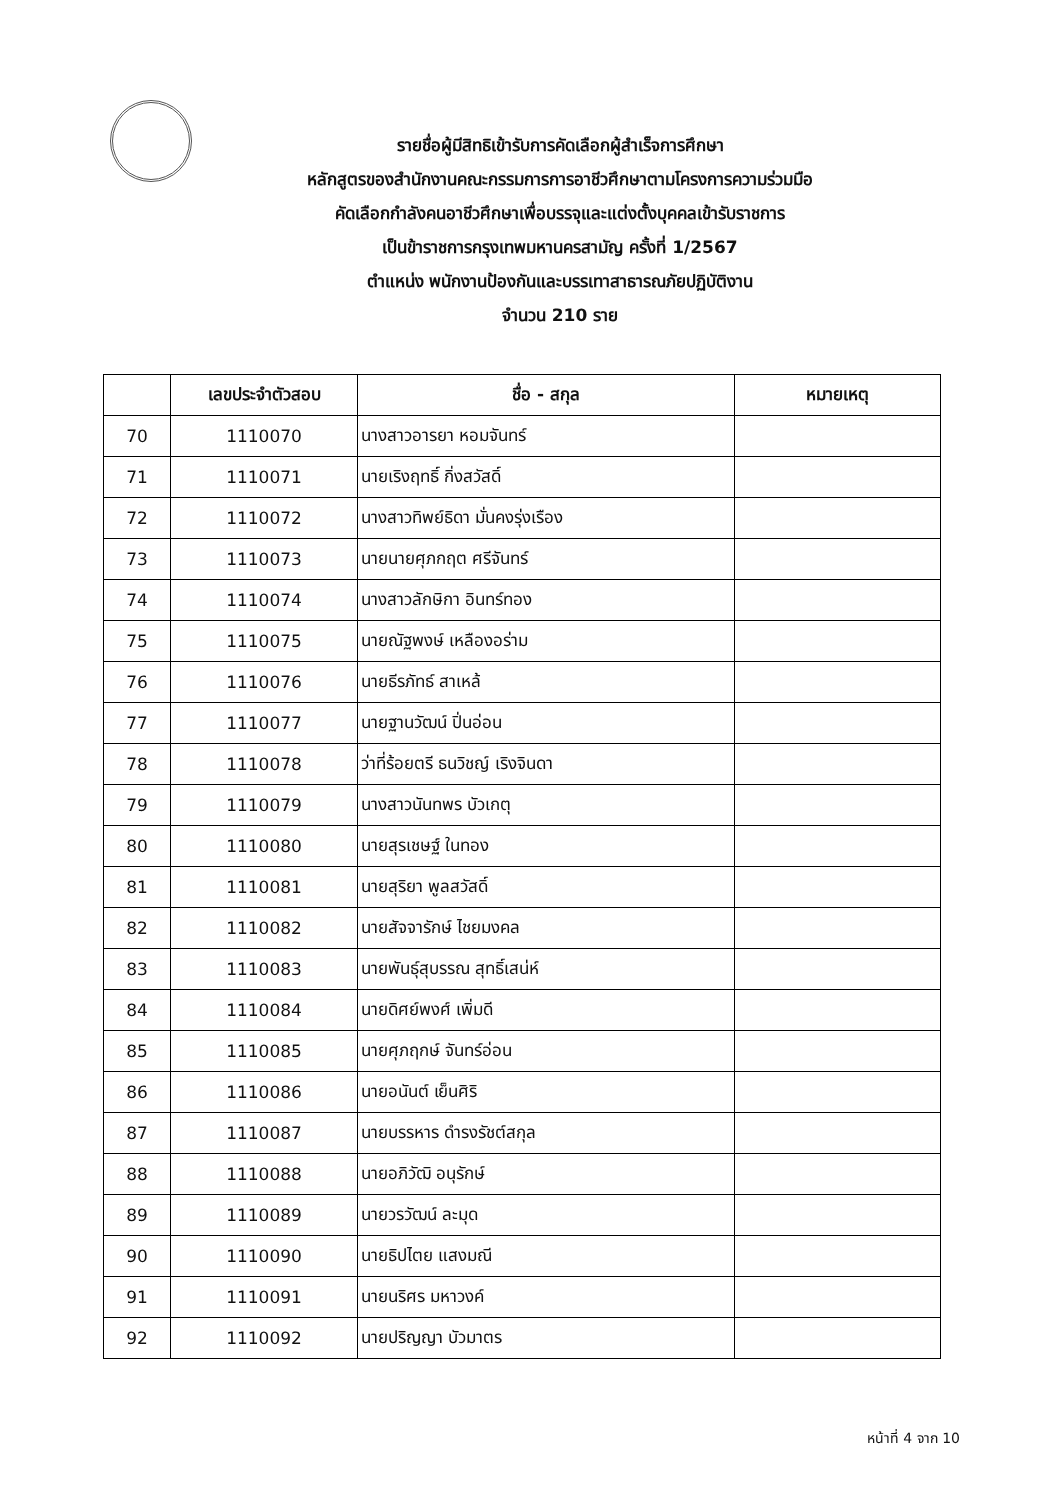รายชื่อผู้มีสิทธิเข้ารับการคัดเลือกผู้สำเร็จการศึกษา
หลักสูตรของสำนักงานคณะกรรมการการอาชีวศึกษาตามโครงการความร่วมมือ
คัดเลือกกำลังคนอาชีวศึกษาเพื่อบรรจุและแต่งตั้งบุคคลเข้ารับราชการ
เป็นข้าราชการกรุงเทพมหานครสามัญ ครั้งที่ 1/2567
ตำแหน่ง พนักงานป้องกันและบรรเทาสาธารณภัยปฏิบัติงาน
จำนวน 210 ราย
| | เลขประจำตัวสอบ | ชื่อ - สกุล | หมายเหตุ |
| --- | --- | --- | --- |
| 70 | 1110070 | นางสาวอารยา หอมจันทร์ | |
| 71 | 1110071 | นายเริงฤทธิ์ กิ่งสวัสดิ์ | |
| 72 | 1110072 | นางสาวทิพย์ธิดา มั่นคงรุ่งเรือง | |
| 73 | 1110073 | นายนายศุภกฤต ศรีจันทร์ | |
| 74 | 1110074 | นางสาวลักษิกา อินทร์ทอง | |
| 75 | 1110075 | นายณัฐพงษ์ เหลืองอร่าม | |
| 76 | 1110076 | นายธีรภัทธ์ สาเหล้ | |
| 77 | 1110077 | นายฐานวัฒน์ ปิ่นอ่อน | |
| 78 | 1110078 | ว่าที่ร้อยตรี ธนวิชญ์ เริงจินดา | |
| 79 | 1110079 | นางสาวนันทพร บัวเกตุ | |
| 80 | 1110080 | นายสุรเชษฐ์ ในทอง | |
| 81 | 1110081 | นายสุริยา พูลสวัสดิ์ | |
| 82 | 1110082 | นายสัจจารักษ์ ไชยมงคล | |
| 83 | 1110083 | นายพันธุ์สุบรรณ สุทธิ์เสน่ห์ | |
| 84 | 1110084 | นายดิศย์พงศ์ เพิ่มดี | |
| 85 | 1110085 | นายศุภฤกษ์ จันทร์อ่อน | |
| 86 | 1110086 | นายอนันต์ เย็นศิริ | |
| 87 | 1110087 | นายบรรหาร ดำรงรัชต์สกุล | |
| 88 | 1110088 | นายอภิวัฒิ อนุรักษ์ | |
| 89 | 1110089 | นายวรวัฒน์ ละมุด | |
| 90 | 1110090 | นายธิปไตย แสงมณี | |
| 91 | 1110091 | นายนริศร มหาวงค์ | |
| 92 | 1110092 | นายปริญญา บัวมาตร | |
หน้าที่ 4 จาก 10